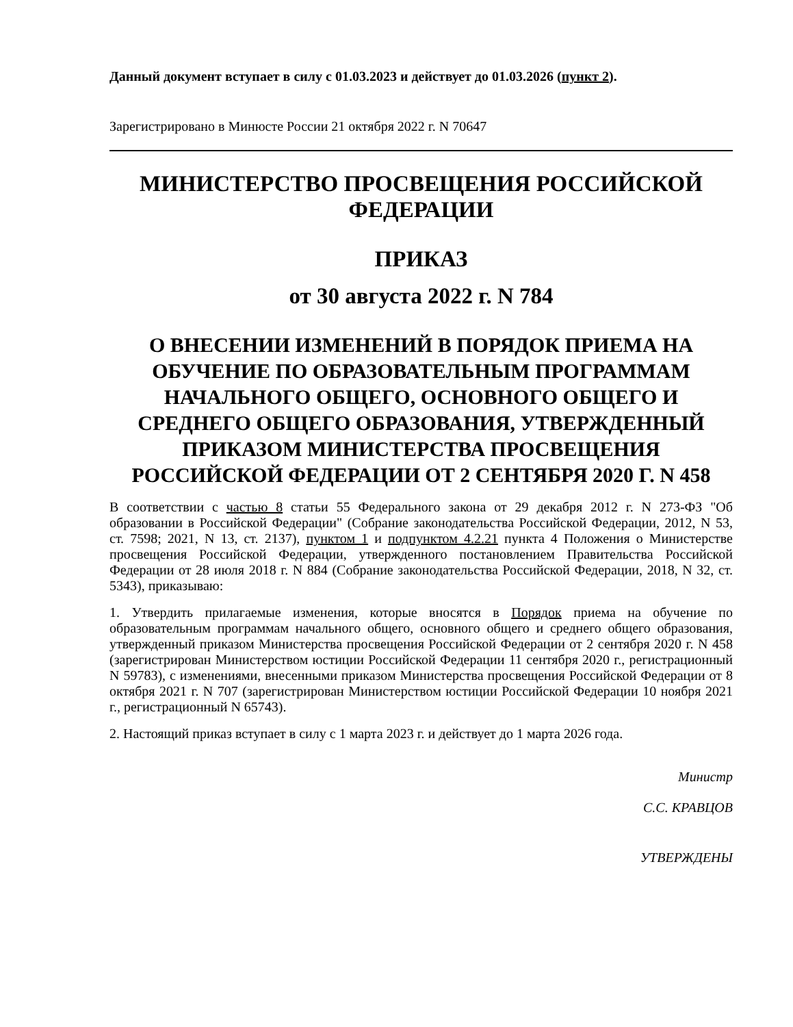Данный документ вступает в силу с 01.03.2023 и действует до 01.03.2026 (пункт 2).
Зарегистрировано в Минюсте России 21 октября 2022 г. N 70647
МИНИСТЕРСТВО ПРОСВЕЩЕНИЯ РОССИЙСКОЙ ФЕДЕРАЦИИ
ПРИКАЗ
от 30 августа 2022 г. N 784
О ВНЕСЕНИИ ИЗМЕНЕНИЙ В ПОРЯДОК ПРИЕМА НА ОБУЧЕНИЕ ПО ОБРАЗОВАТЕЛЬНЫМ ПРОГРАММАМ НАЧАЛЬНОГО ОБЩЕГО, ОСНОВНОГО ОБЩЕГО И СРЕДНЕГО ОБЩЕГО ОБРАЗОВАНИЯ, УТВЕРЖДЕННЫЙ ПРИКАЗОМ МИНИСТЕРСТВА ПРОСВЕЩЕНИЯ РОССИЙСКОЙ ФЕДЕРАЦИИ ОТ 2 СЕНТЯБРЯ 2020 Г. N 458
В соответствии с частью 8 статьи 55 Федерального закона от 29 декабря 2012 г. N 273-ФЗ "Об образовании в Российской Федерации" (Собрание законодательства Российской Федерации, 2012, N 53, ст. 7598; 2021, N 13, ст. 2137), пунктом 1 и подпунктом 4.2.21 пункта 4 Положения о Министерстве просвещения Российской Федерации, утвержденного постановлением Правительства Российской Федерации от 28 июля 2018 г. N 884 (Собрание законодательства Российской Федерации, 2018, N 32, ст. 5343), приказываю:
1. Утвердить прилагаемые изменения, которые вносятся в Порядок приема на обучение по образовательным программам начального общего, основного общего и среднего общего образования, утвержденный приказом Министерства просвещения Российской Федерации от 2 сентября 2020 г. N 458 (зарегистрирован Министерством юстиции Российской Федерации 11 сентября 2020 г., регистрационный N 59783), с изменениями, внесенными приказом Министерства просвещения Российской Федерации от 8 октября 2021 г. N 707 (зарегистрирован Министерством юстиции Российской Федерации 10 ноября 2021 г., регистрационный N 65743).
2. Настоящий приказ вступает в силу с 1 марта 2023 г. и действует до 1 марта 2026 года.
Министр
С.С. КРАВЦОВ
УТВЕРЖДЕНЫ